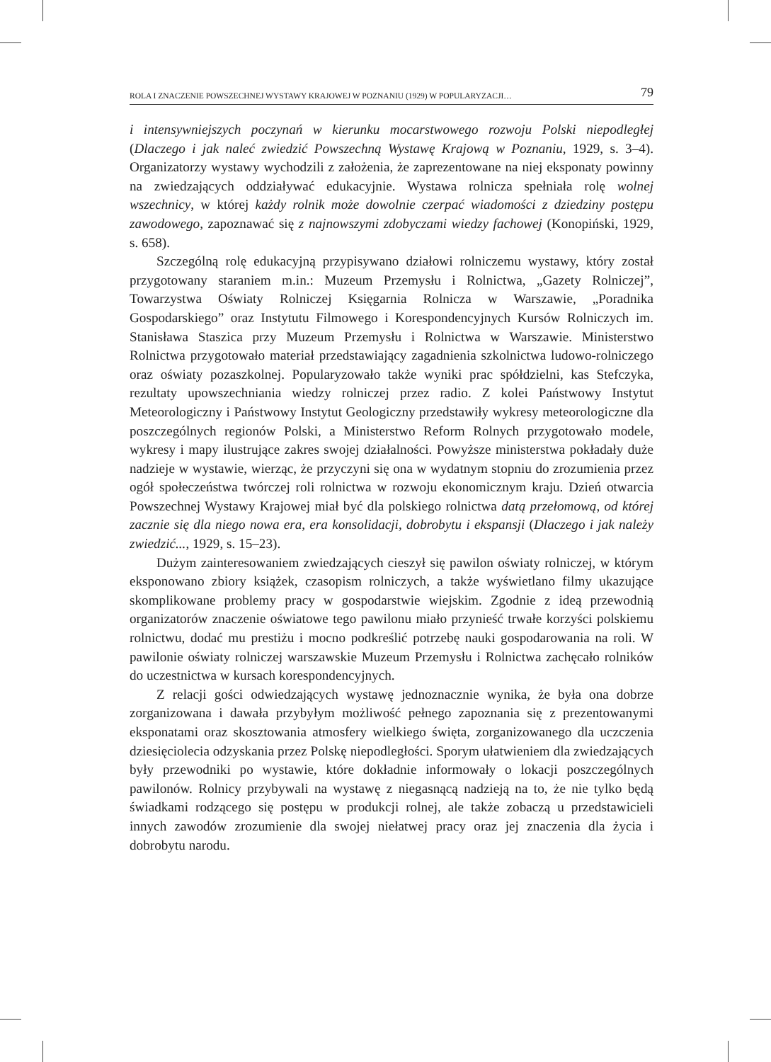ROLA I ZNACZENIE POWSZECHNEJ WYSTAWY KRAJOWEJ W POZNANIU (1929) W POPULARYZACJI… 79
i intensywniejszych poczynań w kierunku mocarstwowego rozwoju Polski niepodległej (Dlaczego i jak naleć zwiedzić Powszechną Wystawę Krajową w Poznaniu, 1929, s. 3–4). Organizatorzy wystawy wychodzili z założenia, że zaprezentowane na niej eksponaty powinny na zwiedzających oddziaływać edukacyjnie. Wystawa rolnicza spełniała rolę wolnej wszechnicy, w której każdy rolnik może dowolnie czerpać wiadomości z dziedziny postępu zawodowego, zapoznawać się z najnowszymi zdobyczami wiedzy fachowej (Konopiński, 1929, s. 658).
Szczególną rolę edukacyjną przypisywano działowi rolniczemu wystawy, który został przygotowany staraniem m.in.: Muzeum Przemysłu i Rolnictwa, „Gazety Rolniczej”, Towarzystwa Oświaty Rolniczej Księgarnia Rolnicza w Warszawie, „Poradnika Gospodarskiego” oraz Instytutu Filmowego i Korespondencyjnych Kursów Rolniczych im. Stanisława Staszica przy Muzeum Przemysłu i Rolnictwa w Warszawie. Ministerstwo Rolnictwa przygotowało materiał przedstawiający zagadnienia szkolnictwa ludowo-rolniczego oraz oświaty pozaszkolnej. Popularyzowało także wyniki prac spółdzielni, kas Stefczyka, rezultaty upowszechniania wiedzy rolniczej przez radio. Z kolei Państwowy Instytut Meteorologiczny i Państwowy Instytut Geologiczny przedstawiły wykresy meteorologiczne dla poszczególnych regionów Polski, a Ministerstwo Reform Rolnych przygotowało modele, wykresy i mapy ilustrujące zakres swojej działalności. Powyższe ministerstwa pokładały duże nadzieje w wystawie, wierząc, że przyczyni się ona w wydatnym stopniu do zrozumienia przez ogół społeczeństwa twórczej roli rolnictwa w rozwoju ekonomicznym kraju. Dzień otwarcia Powszechnej Wystawy Krajowej miał być dla polskiego rolnictwa datą przełomową, od której zacznie się dla niego nowa era, era konsolidacji, dobrobytu i ekspansji (Dlaczego i jak należy zwiedzić..., 1929, s. 15–23).
Dużym zainteresowaniem zwiedzających cieszył się pawilon oświaty rolniczej, w którym eksponowano zbiory książek, czasopism rolniczych, a także wyświetlano filmy ukazujące skomplikowane problemy pracy w gospodarstwie wiejskim. Zgodnie z ideą przewodnią organizatorów znaczenie oświatowe tego pawilonu miało przynieść trwałe korzyści polskiemu rolnictwu, dodać mu prestiżu i mocno podkreślić potrzebę nauki gospodarowania na roli. W pawilonie oświaty rolniczej warszawskie Muzeum Przemysłu i Rolnictwa zachęcało rolników do uczestnictwa w kursach korespondencyjnych.
Z relacji gości odwiedzających wystawę jednoznacznie wynika, że była ona dobrze zorganizowana i dawała przybyłym możliwość pełnego zapoznania się z prezentowanymi eksponatami oraz skosztowania atmosfery wielkiego święta, zorganizowanego dla uczczenia dziesięciolecia odzyskania przez Polskę niepodległości. Sporym ułatwieniem dla zwiedzających były przewodniki po wystawie, które dokładnie informowały o lokacji poszczególnych pawilonów. Rolnicy przybywali na wystawę z niegasnącą nadzieją na to, że nie tylko będą świadkami rodzącego się postępu w produkcji rolnej, ale także zobaczą u przedstawicieli innych zawodów zrozumienie dla swojej niełatwej pracy oraz jej znaczenia dla życia i dobrobytu narodu.